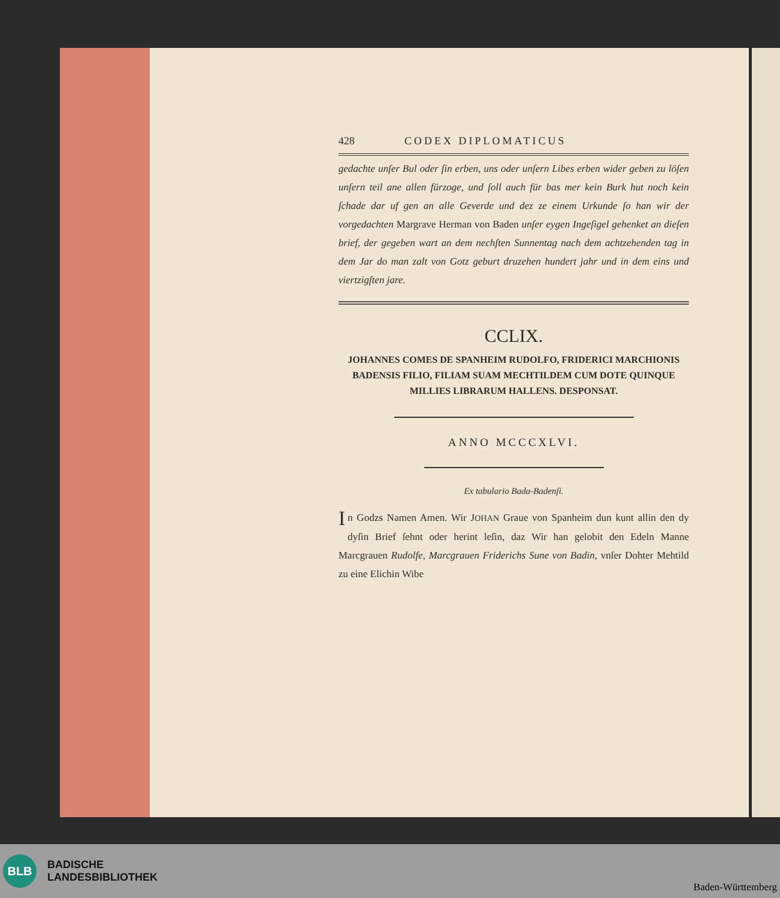428 CODEX DIPLOMATICUS
gedachte unſer Bul oder ſin erben, uns oder unſern Libes erben wider geben zu löſen unſern teil ane allen fürzoge, und ſoll auch für bas mer kein Burk hut noch kein ſchade dar uf gen an alle Geverde und dez ze einem Urkunde ſo han wir der vorgedachten Margrave Herman von Baden unſer eygen Ingeſigel gehenket an dieſen brief, der gegeben wart an dem nechſten Sunnentag nach dem achtzehenden tag in dem Jar do man zalt von Gotz geburt druzehen hundert jahr und in dem eins und viertzigſten jare.
CCLIX.
JOHANNES COMES DE SPANHEIM RUDOLFO, FRIDERICI MARCHIONIS BADENSIS FILIO, FILIAM SUAM MECHTILDEM CUM DOTE QUINQUE MILLIES LIBRARUM HALLENS. DESPONSAT.
ANNO MCCCXLVI.
Ex tabulario Bada-Badenſi.
In Godzs Namen Amen. Wir JOHAN Graue von Spanheim dun kunt allin den dy dyſin Brief ſehnt oder herint leſin, daz Wir han gelobit den Edeln Manne Marcgrauen Rudolfe, Marcgrauen Friderichs Sune von Badin, vnſer Dohter Mehtild zu eine Elichin Wibe
BLB
BADISCHE
LANDESBIBLIOTHEK
Baden-Württemberg